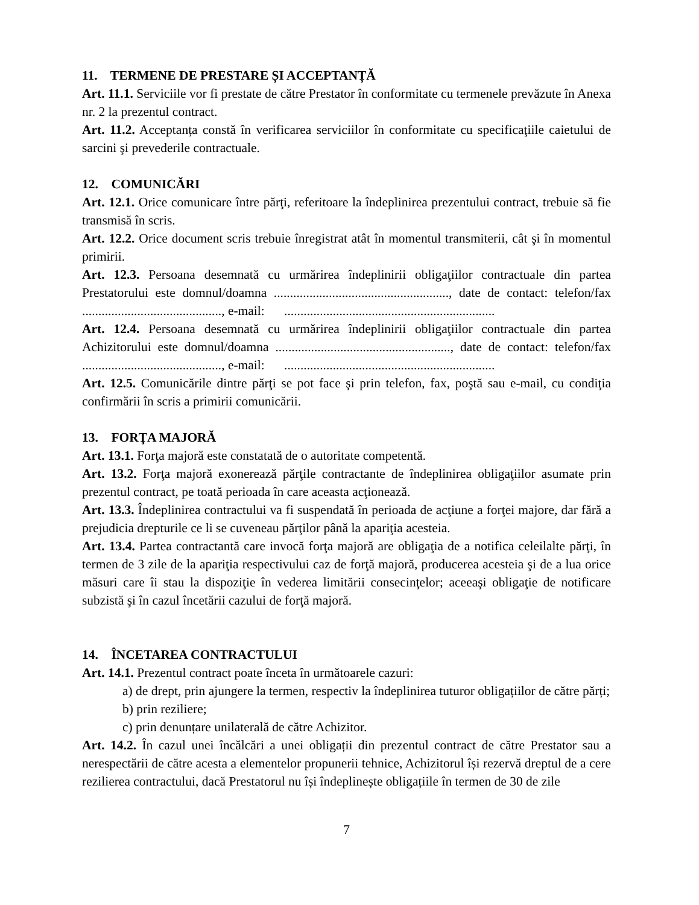11. TERMENE DE PRESTARE ȘI ACCEPTANȚĂ
Art. 11.1. Serviciile vor fi prestate de către Prestator în conformitate cu termenele prevăzute în Anexa nr. 2 la prezentul contract.
Art. 11.2. Acceptanța constă în verificarea serviciilor în conformitate cu specificaţiile caietului de sarcini şi prevederile contractuale.
12. COMUNICĂRI
Art. 12.1. Orice comunicare între părţi, referitoare la îndeplinirea prezentului contract, trebuie să fie transmisă în scris.
Art. 12.2. Orice document scris trebuie înregistrat atât în momentul transmiterii, cât şi în momentul primirii.
Art. 12.3. Persoana desemnată cu urmărirea îndeplinirii obligaţiilor contractuale din partea Prestatorului este domnul/doamna ......................................................, date de contact: telefon/fax ..........................................., e-mail: .................................................................
Art. 12.4. Persoana desemnată cu urmărirea îndeplinirii obligaţiilor contractuale din partea Achizitorului este domnul/doamna ......................................................, date de contact: telefon/fax ..........................................., e-mail: .................................................................
Art. 12.5. Comunicările dintre părţi se pot face şi prin telefon, fax, poştă sau e-mail, cu condiţia confirmării în scris a primirii comunicării.
13. FORŢA MAJORĂ
Art. 13.1. Forţa majoră este constatată de o autoritate competentă.
Art. 13.2. Forţa majoră exonerează părţile contractante de îndeplinirea obligaţiilor asumate prin prezentul contract, pe toată perioada în care aceasta acţionează.
Art. 13.3. Îndeplinirea contractului va fi suspendată în perioada de acţiune a forţei majore, dar fără a prejudicia drepturile ce li se cuveneau părţilor până la apariţia acesteia.
Art. 13.4. Partea contractantă care invocă forţa majoră are obligaţia de a notifica celeilalte părţi, în termen de 3 zile de la apariţia respectivului caz de forţă majoră, producerea acesteia şi de a lua orice măsuri care îi stau la dispoziţie în vederea limitării consecinţelor; aceeaşi obligaţie de notificare subzistă şi în cazul încetării cazului de forţă majoră.
14. ÎNCETAREA CONTRACTULUI
Art. 14.1. Prezentul contract poate înceta în următoarele cazuri:
a) de drept, prin ajungere la termen, respectiv la îndeplinirea tuturor obligațiilor de către părți;
b) prin reziliere;
c) prin denunțare unilaterală de către Achizitor.
Art. 14.2. În cazul unei încălcări a unei obligații din prezentul contract de către Prestator sau a nerespectării de către acesta a elementelor propunerii tehnice, Achizitorul își rezervă dreptul de a cere rezilierea contractului, dacă Prestatorul nu își îndeplinește obligațiile în termen de 30 de zile
7